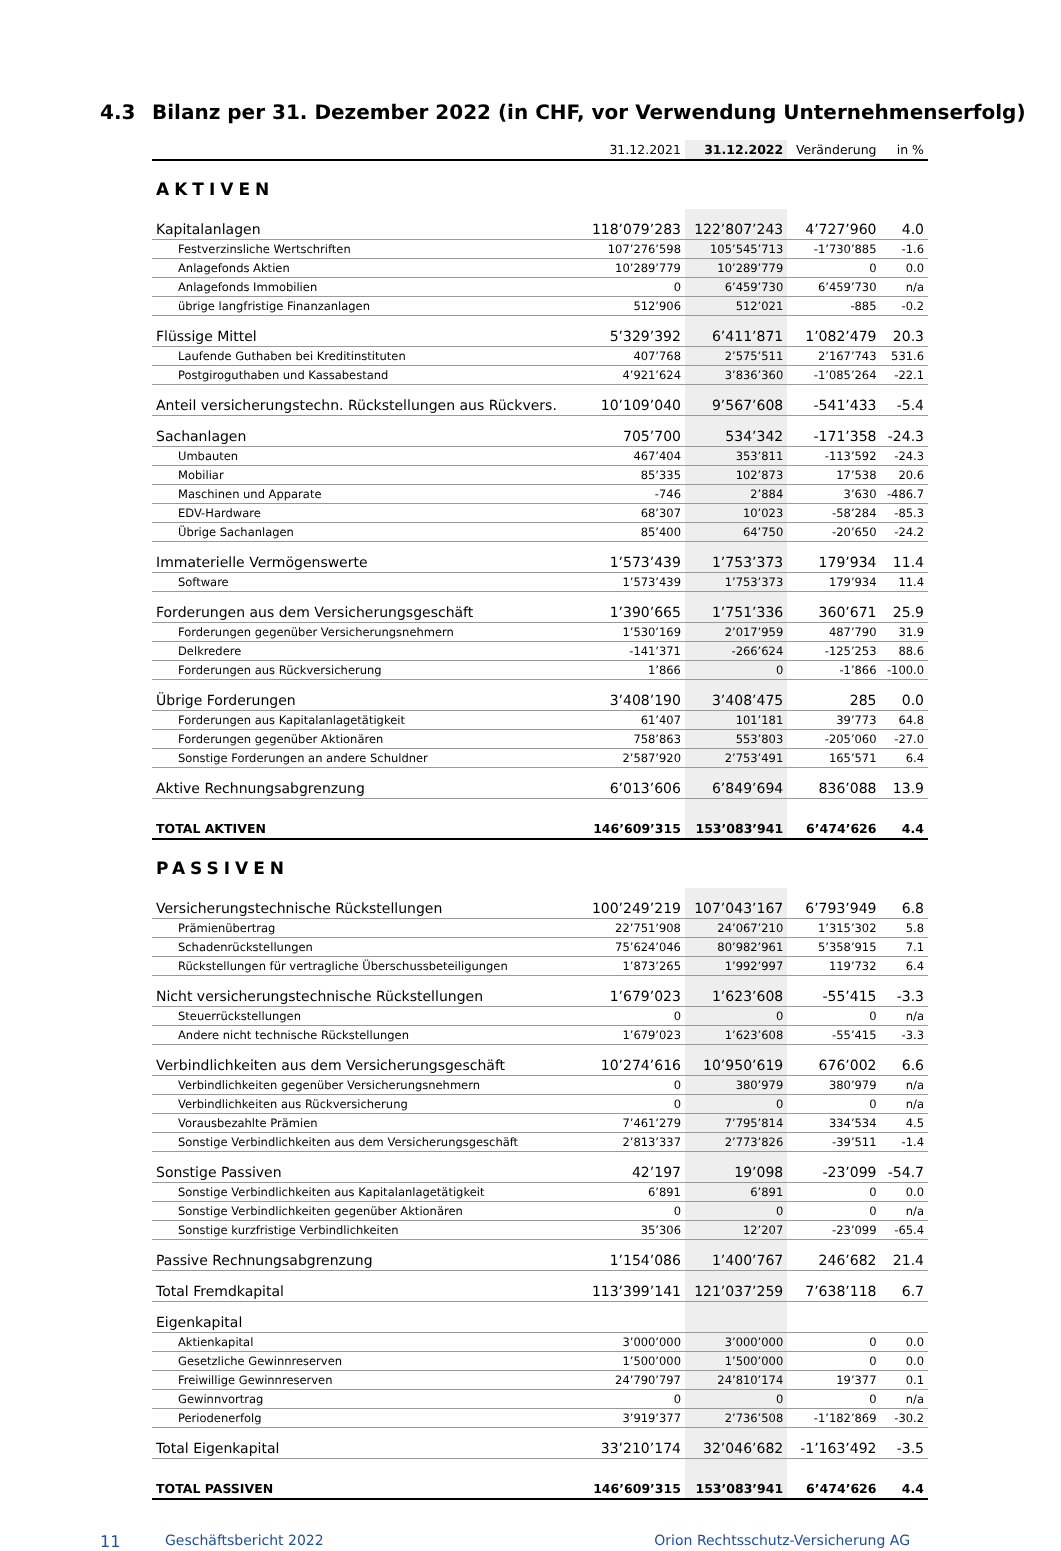4.3 Bilanz per 31. Dezember 2022 (in CHF, vor Verwendung Unternehmenserfolg)
| | 31.12.2021 | 31.12.2022 | Veränderung | in % |
| --- | --- | --- | --- | --- |
| AKTIVEN | | | | |
| Kapitalanlagen | 118’079’283 | 122’807’243 | 4’727’960 | 4.0 |
| Festverzinsliche Wertschriften | 107’276’598 | 105’545’713 | -1’730’885 | -1.6 |
| Anlagefonds Aktien | 10’289’779 | 10’289’779 | 0 | 0.0 |
| Anlagefonds Immobilien | 0 | 6’459’730 | 6’459’730 | n/a |
| übrige langfristige Finanzanlagen | 512’906 | 512’021 | -885 | -0.2 |
| Flüssige Mittel | 5’329’392 | 6’411’871 | 1’082’479 | 20.3 |
| Laufende Guthaben bei Kreditinstituten | 407’768 | 2’575’511 | 2’167’743 | 531.6 |
| Postgiroguthaben und Kassabestand | 4’921’624 | 3’836’360 | -1’085’264 | -22.1 |
| Anteil versicherungstechn. Rückstellungen aus Rückvers. | 10’109’040 | 9’567’608 | -541’433 | -5.4 |
| Sachanlagen | 705’700 | 534’342 | -171’358 | -24.3 |
| Umbauten | 467’404 | 353’811 | -113’592 | -24.3 |
| Mobiliar | 85’335 | 102’873 | 17’538 | 20.6 |
| Maschinen und Apparate | -746 | 2’884 | 3’630 | -486.7 |
| EDV-Hardware | 68’307 | 10’023 | -58’284 | -85.3 |
| Übrige Sachanlagen | 85’400 | 64’750 | -20’650 | -24.2 |
| Immaterielle Vermögenswerte | 1’573’439 | 1’753’373 | 179’934 | 11.4 |
| Software | 1’573’439 | 1’753’373 | 179’934 | 11.4 |
| Forderungen aus dem Versicherungsgeschäft | 1’390’665 | 1’751’336 | 360’671 | 25.9 |
| Forderungen gegenüber Versicherungsnehmern | 1’530’169 | 2’017’959 | 487’790 | 31.9 |
| Delkredere | -141’371 | -266’624 | -125’253 | 88.6 |
| Forderungen aus Rückversicherung | 1’866 | 0 | -1’866 | -100.0 |
| Übrige Forderungen | 3’408’190 | 3’408’475 | 285 | 0.0 |
| Forderungen aus Kapitalanlagetätigkeit | 61’407 | 101’181 | 39’773 | 64.8 |
| Forderungen gegenüber Aktionären | 758’863 | 553’803 | -205’060 | -27.0 |
| Sonstige Forderungen an andere Schuldner | 2’587’920 | 2’753’491 | 165’571 | 6.4 |
| Aktive Rechnungsabgrenzung | 6’013’606 | 6’849’694 | 836’088 | 13.9 |
| TOTAL AKTIVEN | 146’609’315 | 153’083’941 | 6’474’626 | 4.4 |
| PASSIVEN | | | | |
| Versicherungstechnische Rückstellungen | 100’249’219 | 107’043’167 | 6’793’949 | 6.8 |
| Prämienübertrag | 22’751’908 | 24’067’210 | 1’315’302 | 5.8 |
| Schadenrückstellungen | 75’624’046 | 80’982’961 | 5’358’915 | 7.1 |
| Rückstellungen für vertragliche Überschussbeteiligungen | 1’873’265 | 1’992’997 | 119’732 | 6.4 |
| Nicht versicherungstechnische Rückstellungen | 1’679’023 | 1’623’608 | -55’415 | -3.3 |
| Steuerrückstellungen | 0 | 0 | 0 | n/a |
| Andere nicht technische Rückstellungen | 1’679’023 | 1’623’608 | -55’415 | -3.3 |
| Verbindlichkeiten aus dem Versicherungsgeschäft | 10’274’616 | 10’950’619 | 676’002 | 6.6 |
| Verbindlichkeiten gegenüber Versicherungsnehmern | 0 | 380’979 | 380’979 | n/a |
| Verbindlichkeiten aus Rückversicherung | 0 | 0 | 0 | n/a |
| Vorausbezahlte Prämien | 7’461’279 | 7’795’814 | 334’534 | 4.5 |
| Sonstige Verbindlichkeiten aus dem Versicherungsgeschäft | 2’813’337 | 2’773’826 | -39’511 | -1.4 |
| Sonstige Passiven | 42’197 | 19’098 | -23’099 | -54.7 |
| Sonstige Verbindlichkeiten aus Kapitalanlagetätigkeit | 6’891 | 6’891 | 0 | 0.0 |
| Sonstige Verbindlichkeiten gegenüber Aktionären | 0 | 0 | 0 | n/a |
| Sonstige kurzfristige Verbindlichkeiten | 35’306 | 12’207 | -23’099 | -65.4 |
| Passive Rechnungsabgrenzung | 1’154’086 | 1’400’767 | 246’682 | 21.4 |
| Total Fremdkapital | 113’399’141 | 121’037’259 | 7’638’118 | 6.7 |
| Eigenkapital | | | | |
| Aktienkapital | 3’000’000 | 3’000’000 | 0 | 0.0 |
| Gesetzliche Gewinnreserven | 1’500’000 | 1’500’000 | 0 | 0.0 |
| Freiwillige Gewinnreserven | 24’790’797 | 24’810’174 | 19’377 | 0.1 |
| Gewinnvortrag | 0 | 0 | 0 | n/a |
| Periodenerfolg | 3’919’377 | 2’736’508 | -1’182’869 | -30.2 |
| Total Eigenkapital | 33’210’174 | 32’046’682 | -1’163’492 | -3.5 |
| TOTAL PASSIVEN | 146’609’315 | 153’083’941 | 6’474’626 | 4.4 |
11 Geschäftsbericht 2022 Orion Rechtsschutz-Versicherung AG